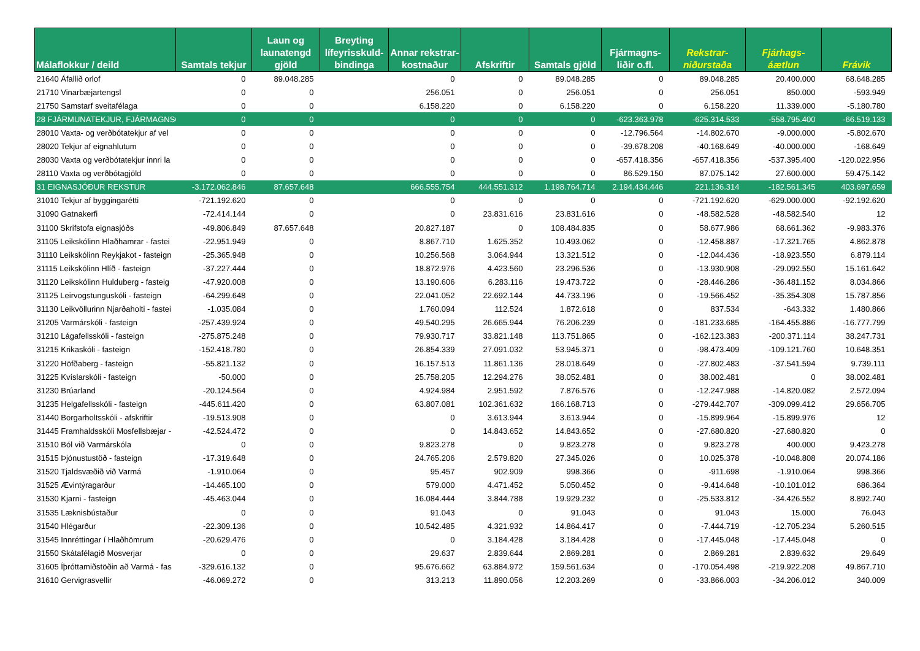| Málaflokkur / deild | Samtals tekjur | Laun og launatengd gjöld | Breyting lífeyrisskuld-bindinga | Annar rekstrar-kostnaður | Afskriftir | Samtals gjöld | Fjármagns-liðir o.fl. | Rekstrar-niðurstaða | Fjárhags-áætlun | Frávik |
| --- | --- | --- | --- | --- | --- | --- | --- | --- | --- | --- |
| 21640 Áfallið orlof | 0 | 89.048.285 | | 0 | 0 | 89.048.285 | 0 | 89.048.285 | 20.400.000 | 68.648.285 |
| 21710 Vinarbæjartengsl | 0 | 0 | | 256.051 | 0 | 256.051 | 0 | 256.051 | 850.000 | -593.949 |
| 21750 Samstarf sveitafélaga | 0 | 0 | | 6.158.220 | 0 | 6.158.220 | 0 | 6.158.220 | 11.339.000 | -5.180.780 |
| 28 FJÁRMUNATEKJUR, FJÁRMAGNSG | 0 | 0 | | 0 | 0 | 0 | -623.363.978 | -625.314.533 | -558.795.400 | -66.519.133 |
| 28010 Vaxta- og verðbótatekjur af vel | 0 | 0 | | 0 | 0 | 0 | -12.796.564 | -14.802.670 | -9.000.000 | -5.802.670 |
| 28020 Tekjur af eignahlutum | 0 | 0 | | 0 | 0 | 0 | -39.678.208 | -40.168.649 | -40.000.000 | -168.649 |
| 28030 Vaxta og verðbótatekjur innri la | 0 | 0 | | 0 | 0 | 0 | -657.418.356 | -657.418.356 | -537.395.400 | -120.022.956 |
| 28110 Vaxta og verðbótagjöld | 0 | 0 | | 0 | 0 | 0 | 86.529.150 | 87.075.142 | 27.600.000 | 59.475.142 |
| 31 EIGNASJÓÐUR REKSTUR | -3.172.062.846 | 87.657.648 | | 666.555.754 | 444.551.312 | 1.198.764.714 | 2.194.434.446 | 221.136.314 | -182.561.345 | 403.697.659 |
| 31010 Tekjur af byggingarétti | -721.192.620 | 0 | | 0 | 0 | 0 | 0 | -721.192.620 | -629.000.000 | -92.192.620 |
| 31090 Gatnakerfi | -72.414.144 | 0 | | 0 | 23.831.616 | 23.831.616 | 0 | -48.582.528 | -48.582.540 | 12 |
| 31100 Skrifstofa eignasjóðs | -49.806.849 | 87.657.648 | | 20.827.187 | 0 | 108.484.835 | 0 | 58.677.986 | 68.661.362 | -9.983.376 |
| 31105 Leikskólinn Hlaðhamrar - fastei | -22.951.949 | 0 | | 8.867.710 | 1.625.352 | 10.493.062 | 0 | -12.458.887 | -17.321.765 | 4.862.878 |
| 31110 Leikskólinn Reykjakot - fasteign | -25.365.948 | 0 | | 10.256.568 | 3.064.944 | 13.321.512 | 0 | -12.044.436 | -18.923.550 | 6.879.114 |
| 31115 Leikskólinn Hlíð - fasteign | -37.227.444 | 0 | | 18.872.976 | 4.423.560 | 23.296.536 | 0 | -13.930.908 | -29.092.550 | 15.161.642 |
| 31120 Leikskólinn Hulduberg - fasteig | -47.920.008 | 0 | | 13.190.606 | 6.283.116 | 19.473.722 | 0 | -28.446.286 | -36.481.152 | 8.034.866 |
| 31125 Leirvogstunguskóli - fasteign | -64.299.648 | 0 | | 22.041.052 | 22.692.144 | 44.733.196 | 0 | -19.566.452 | -35.354.308 | 15.787.856 |
| 31130 Leikvöllurinn Njarðaholti - fastei | -1.035.084 | 0 | | 1.760.094 | 112.524 | 1.872.618 | 0 | 837.534 | -643.332 | 1.480.866 |
| 31205 Varmárskóli - fasteign | -257.439.924 | 0 | | 49.540.295 | 26.665.944 | 76.206.239 | 0 | -181.233.685 | -164.455.886 | -16.777.799 |
| 31210 Lágafellsskóli - fasteign | -275.875.248 | 0 | | 79.930.717 | 33.821.148 | 113.751.865 | 0 | -162.123.383 | -200.371.114 | 38.247.731 |
| 31215 Krikaskóli - fasteign | -152.418.780 | 0 | | 26.854.339 | 27.091.032 | 53.945.371 | 0 | -98.473.409 | -109.121.760 | 10.648.351 |
| 31220 Höfðaberg - fasteign | -55.821.132 | 0 | | 16.157.513 | 11.861.136 | 28.018.649 | 0 | -27.802.483 | -37.541.594 | 9.739.111 |
| 31225 Kvíslarskóli - fasteign | -50.000 | 0 | | 25.758.205 | 12.294.276 | 38.052.481 | 0 | 38.002.481 | 0 | 38.002.481 |
| 31230 Brúarland | -20.124.564 | 0 | | 4.924.984 | 2.951.592 | 7.876.576 | 0 | -12.247.988 | -14.820.082 | 2.572.094 |
| 31235 Helgafellsskóli - fasteign | -445.611.420 | 0 | | 63.807.081 | 102.361.632 | 166.168.713 | 0 | -279.442.707 | -309.099.412 | 29.656.705 |
| 31440 Borgarholtsskóli - afskriftir | -19.513.908 | 0 | | 0 | 3.613.944 | 3.613.944 | 0 | -15.899.964 | -15.899.976 | 12 |
| 31445 Framhaldsskóli Mosfellsbæjar - | -42.524.472 | 0 | | 0 | 14.843.652 | 14.843.652 | 0 | -27.680.820 | -27.680.820 | 0 |
| 31510 Ból við Varmárskóla | 0 | 0 | | 9.823.278 | 0 | 9.823.278 | 0 | 9.823.278 | 400.000 | 9.423.278 |
| 31515 Þjónustustöð - fasteign | -17.319.648 | 0 | | 24.765.206 | 2.579.820 | 27.345.026 | 0 | 10.025.378 | -10.048.808 | 20.074.186 |
| 31520 Tjaldsvæðið við Varmá | -1.910.064 | 0 | | 95.457 | 902.909 | 998.366 | 0 | -911.698 | -1.910.064 | 998.366 |
| 31525 Ævintýragarður | -14.465.100 | 0 | | 579.000 | 4.471.452 | 5.050.452 | 0 | -9.414.648 | -10.101.012 | 686.364 |
| 31530 Kjarni - fasteign | -45.463.044 | 0 | | 16.084.444 | 3.844.788 | 19.929.232 | 0 | -25.533.812 | -34.426.552 | 8.892.740 |
| 31535 Læknisbústaður | 0 | 0 | | 91.043 | 0 | 91.043 | 0 | 91.043 | 15.000 | 76.043 |
| 31540 Hlégarður | -22.309.136 | 0 | | 10.542.485 | 4.321.932 | 14.864.417 | 0 | -7.444.719 | -12.705.234 | 5.260.515 |
| 31545 Innréttingar í Hlaðhömrum | -20.629.476 | 0 | | 0 | 3.184.428 | 3.184.428 | 0 | -17.445.048 | -17.445.048 | 0 |
| 31550 Skátafélagið Mosverjar | 0 | 0 | | 29.637 | 2.839.644 | 2.869.281 | 0 | 2.869.281 | 2.839.632 | 29.649 |
| 31605 Íþróttamiðstöðin að Varmá - fas | -329.616.132 | 0 | | 95.676.662 | 63.884.972 | 159.561.634 | 0 | -170.054.498 | -219.922.208 | 49.867.710 |
| 31610 Gervigrasvellir | -46.069.272 | 0 | | 313.213 | 11.890.056 | 12.203.269 | 0 | -33.866.003 | -34.206.012 | 340.009 |